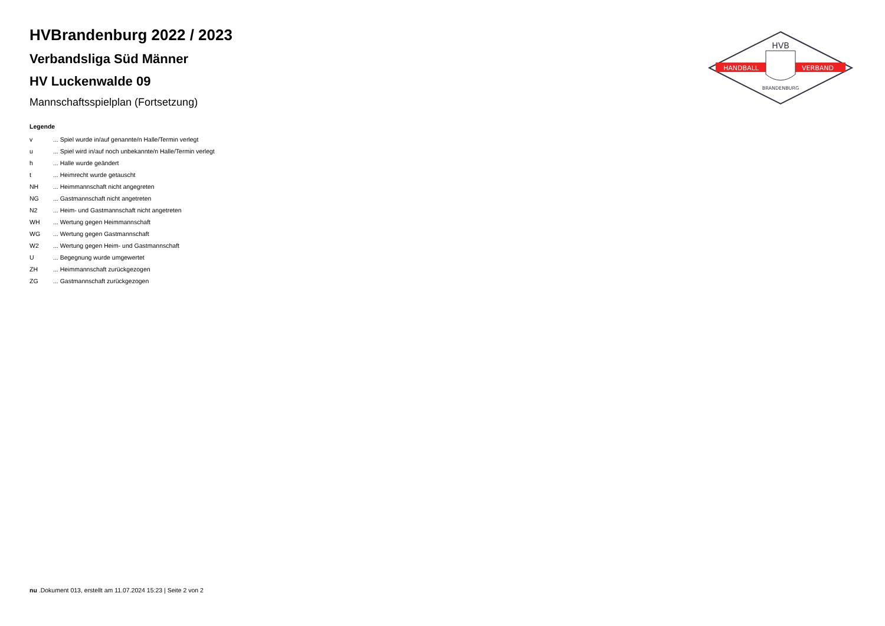HVB
HANDBALL
VERBAND
BRANDENBURG
HVBrandenburg 2022 / 2023
Verbandsliga Süd Männer
HV Luckenwalde 09
Mannschaftsspielplan (Fortsetzung)
Legende
v... Spiel wurde in/auf genannte/n Halle/Termin verlegt
u... Spiel wird in/auf noch unbekannte/n Halle/Termin verlegt
h... Halle wurde geändert
t... Heimrecht wurde getauscht
NH... Heimmannschaft nicht angegreten
NG... Gastmannschaft nicht angetreten
N2... Heim- und Gastmannschaft nicht angetreten
WH... Wertung gegen Heimmannschaft
WG... Wertung gegen Gastmannschaft
W2... Wertung gegen Heim- und Gastmannschaft
U... Begegnung wurde umgewertet
ZH... Heimmannschaft zurückgezogen
ZG... Gastmannschaft zurückgezogen
nu .Dokument 013, erstellt am 11.07.2024 15:23 | Seite 2 von 2